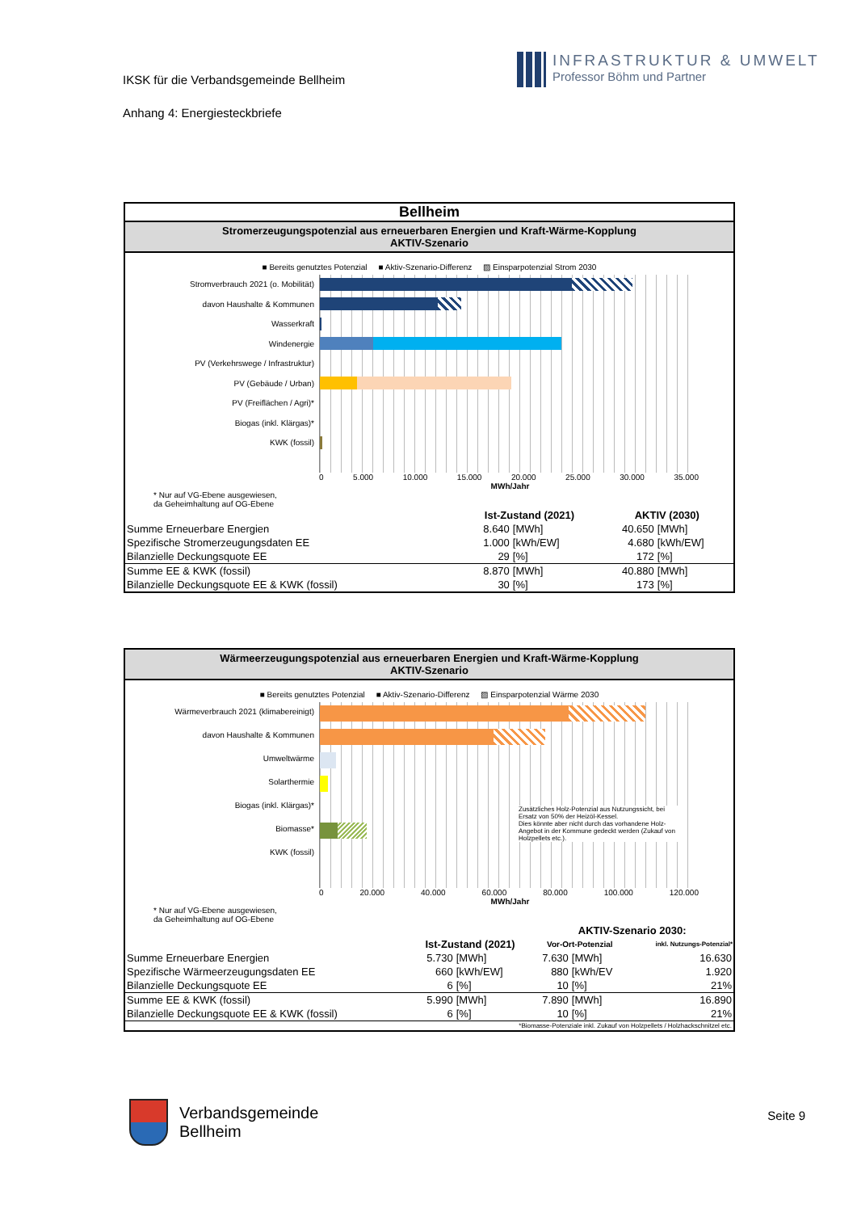IKSK für die Verbandsgemeinde Bellheim
Anhang 4: Energiesteckbriefe
INFRASTRUKTUR & UMWELT
Professor Böhm und Partner
Bellheim
Stromerzeugungspotenzial aus erneuerbaren Energien und Kraft-Wärme-Kopplung
AKTIV-Szenario
■ Bereits genutztes Potenzial ■ Aktiv-Szenario-Differenz ▨ Einsparpotenzial Strom 2030
Stromverbrauch 2021 (o. Mobilität)
davon Haushalte & Kommunen
Wasserkraft
Windenergie
PV (Verkehrswege / Infrastruktur)
PV (Gebäude / Urban)
PV (Freiflächen / Agri)*
Biogas (inkl. Klärgas)*
KWK (fossil)
0 5.000 10.000 15.000 20.000 25.000 30.000 35.000
MWh/Jahr
* Nur auf VG-Ebene ausgewiesen,
da Geheimhaltung auf OG-Ebene
| | Ist-Zustand (2021) | | AKTIV (2030) | |
| --- | --- | --- | --- | --- |
| Summe Erneuerbare Energien | 8.640 | [MWh] | 40.650 | [MWh] |
| Spezifische Stromerzeugungsdaten EE | 1.000 | [kWh/EW] | 4.680 | [kWh/EW] |
| Bilanzielle Deckungsquote EE | 29 | [%] | 172 | [%] |
| Summe EE & KWK (fossil) | 8.870 | [MWh] | 40.880 | [MWh] |
| Bilanzielle Deckungsquote EE & KWK (fossil) | 30 | [%] | 173 | [%] |
Wärmeerzeugungspotenzial aus erneuerbaren Energien und Kraft-Wärme-Kopplung
AKTIV-Szenario
■ Bereits genutztes Potenzial ■ Aktiv-Szenario-Differenz ▨ Einsparpotenzial Wärme 2030
Wärmeverbrauch 2021 (klimabereinigt)
davon Haushalte & Kommunen
Umweltwärme
Solarthermie
Biogas (inkl. Klärgas)*
Biomasse*
KWK (fossil)
Zusätzliches Holz-Potenzial aus Nutzungssicht, bei Ersatz von 50% der Heizöl-Kessel.
Dies könnte aber nicht durch das vorhandene Holz-Angebot in der Kommune gedeckt werden (Zukauf von Holzpellets etc.).
0 20.000 40.000 60.000 80.000 100.000 120.000
MWh/Jahr
* Nur auf VG-Ebene ausgewiesen,
da Geheimhaltung auf OG-Ebene
| | | | AKTIV-Szenario 2030: | | |
| --- | --- | --- | --- | --- | --- |
| | Ist-Zustand (2021) | | Vor-Ort-Potenzial | | inkl. Nutzungs-Potenzial* |
| Summe Erneuerbare Energien | 5.730 | [MWh] | 7.630 | [MWh] | 16.630 |
| Spezifische Wärmeerzeugungsdaten EE | 660 | [kWh/EW] | 880 | [kWh/EV | 1.920 |
| Bilanzielle Deckungsquote EE | 6 | [%] | 10 | [%] | 21% |
| Summe EE & KWK (fossil) | 5.990 | [MWh] | 7.890 | [MWh] | 16.890 |
| Bilanzielle Deckungsquote EE & KWK (fossil) | 6 | [%] | 10 | [%] | 21% |
| *Biomasse-Potenziale inkl. Zukauf von Holzpellets / Holzhackschnitzel etc. | | | | | |
Verbandsgemeinde
Bellheim
Seite 9